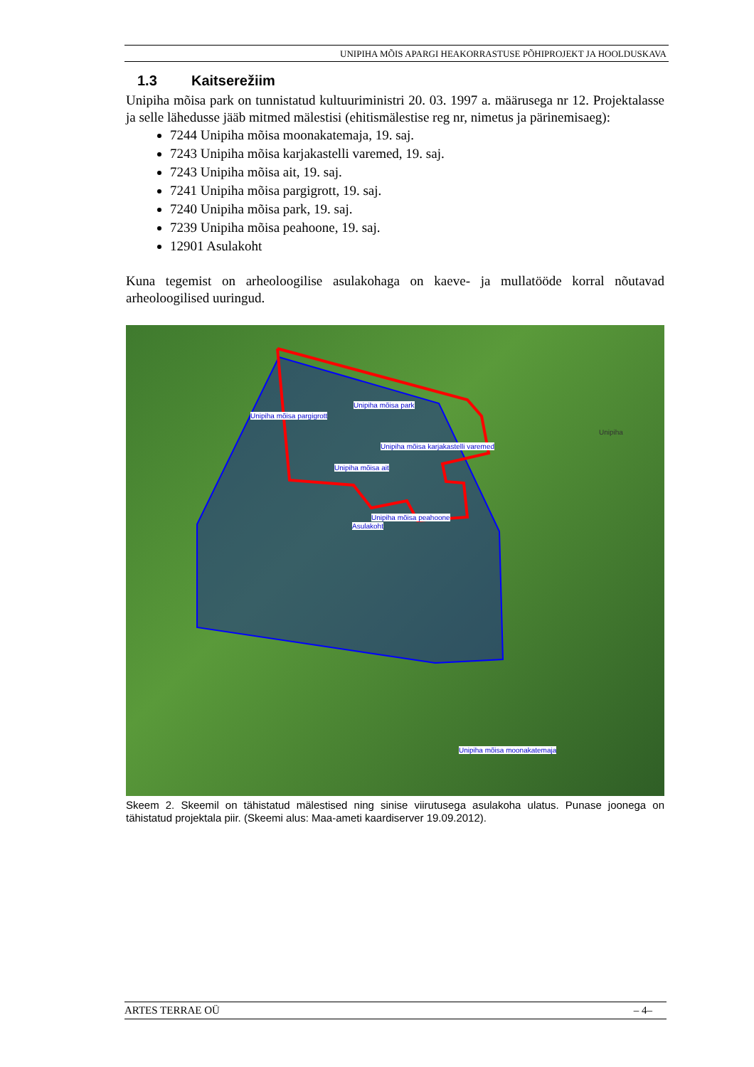UNIPIHA MÕIS APARGI HEAKORRASTUSE PÕHIPROJEKT JA HOOLDUSKAVA
1.3 Kaitserežiim
Unipiha mõisa park on tunnistatud kultuuriministri 20. 03. 1997 a. määrusega nr 12. Projektalasse ja selle lähedusse jääb mitmed mälestisi (ehitismälestise reg nr, nimetus ja pärinemisaeg):
7244 Unipiha mõisa moonakatemaja, 19. saj.
7243 Unipiha mõisa karjakastelli varemed, 19. saj.
7243 Unipiha mõisa ait, 19. saj.
7241 Unipiha mõisa pargigrott, 19. saj.
7240 Unipiha mõisa park, 19. saj.
7239 Unipiha mõisa peahoone, 19. saj.
12901 Asulakoht
Kuna tegemist on arheoloogilise asulakohaga on kaeve- ja mullatööde korral nõutavad arheoloogilised uuringud.
Unipiha mõisa park
Unipiha mõisa pargigrott
Unipiha mõisa karjakastelli varemed
Unipiha mõisa ait
Unipiha mõisa peahoone
Asulakoht
Unipiha mõisa moonakatemaja
Unipiha
Skeem 2. Skeemil on tähistatud mälestised ning sinise viirutusega asulakoha ulatus. Punase joonega on tähistatud projektala piir. (Skeemi alus: Maa-ameti kaardiserver 19.09.2012).
ARTES TERRAE OÜ – 4–